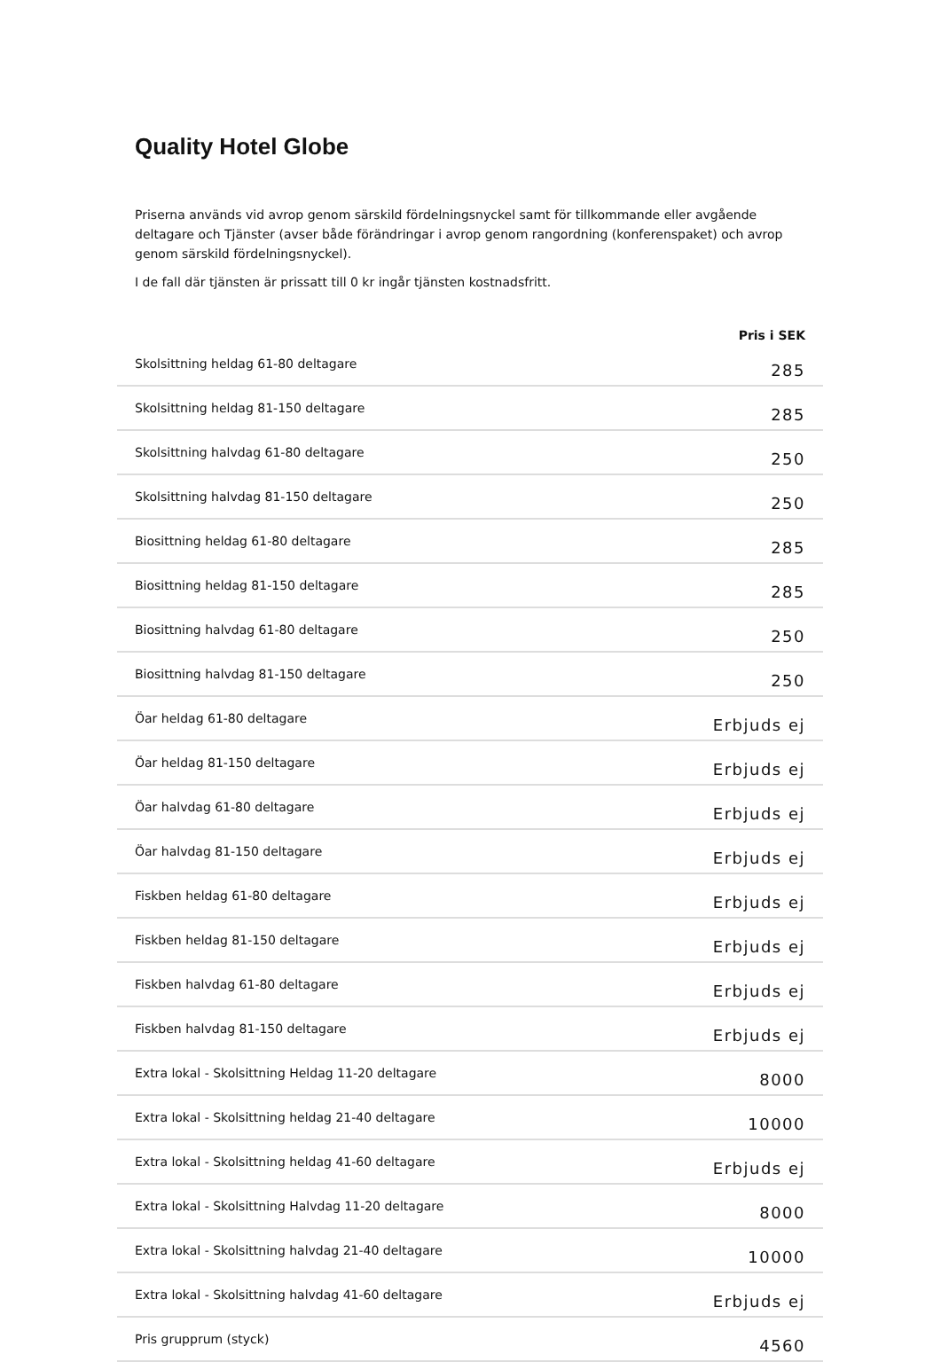Quality Hotel Globe
Priserna används vid avrop genom särskild fördelningsnyckel samt för tillkommande eller avgående deltagare och Tjänster (avser både förändringar i avrop genom rangordning (konferenspaket) och avrop genom särskild fördelningsnyckel).
I de fall där tjänsten är prissatt till 0 kr ingår tjänsten kostnadsfritt.
| | Pris i SEK |
| --- | --- |
| Skolsittning heldag 61-80 deltagare | 285 |
| Skolsittning heldag 81-150 deltagare | 285 |
| Skolsittning halvdag 61-80 deltagare | 250 |
| Skolsittning halvdag 81-150 deltagare | 250 |
| Biosittning heldag 61-80 deltagare | 285 |
| Biosittning heldag 81-150 deltagare | 285 |
| Biosittning halvdag 61-80 deltagare | 250 |
| Biosittning halvdag 81-150 deltagare | 250 |
| Öar heldag 61-80 deltagare | Erbjuds ej |
| Öar heldag 81-150 deltagare | Erbjuds ej |
| Öar halvdag 61-80 deltagare | Erbjuds ej |
| Öar halvdag 81-150 deltagare | Erbjuds ej |
| Fiskben heldag 61-80 deltagare | Erbjuds ej |
| Fiskben heldag 81-150 deltagare | Erbjuds ej |
| Fiskben halvdag 61-80 deltagare | Erbjuds ej |
| Fiskben halvdag 81-150 deltagare | Erbjuds ej |
| Extra lokal - Skolsittning Heldag 11-20 deltagare | 8000 |
| Extra lokal - Skolsittning heldag 21-40 deltagare | 10000 |
| Extra lokal - Skolsittning heldag 41-60 deltagare | Erbjuds ej |
| Extra lokal - Skolsittning Halvdag 11-20 deltagare | 8000 |
| Extra lokal - Skolsittning halvdag 21-40 deltagare | 10000 |
| Extra lokal - Skolsittning halvdag 41-60 deltagare | Erbjuds ej |
| Pris grupprum (styck) | 4560 |